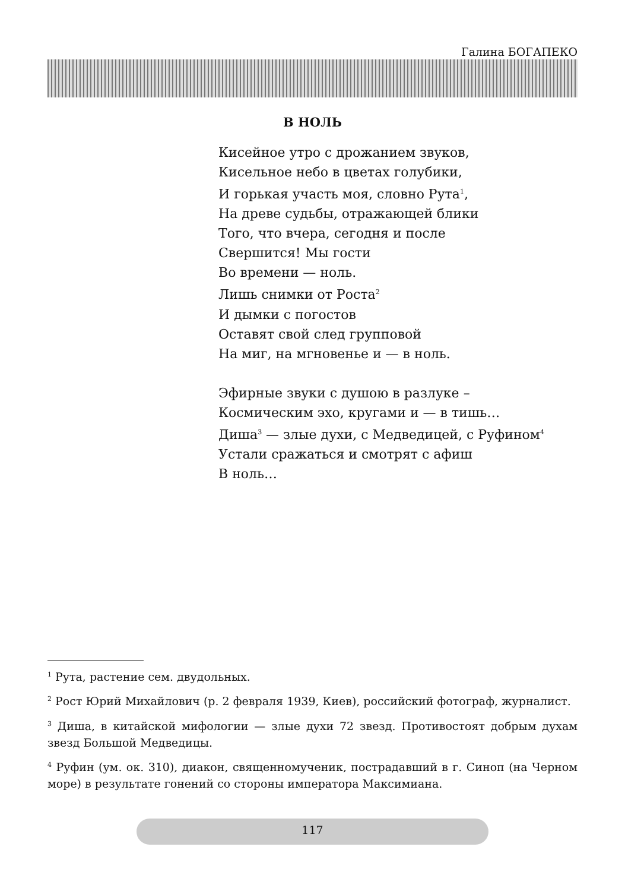Галина БОГАПЕКО
В НОЛЬ
Кисейное утро с дрожанием звуков,
Кисельное небо в цветах голубики,
И горькая участь моя, словно Рута<sup>1</sup>,
На древе судьбы, отражающей блики
Того, что вчера, сегодня и после
Свершится! Мы гости
Во времени — ноль.
Лишь снимки от Роста<sup>2</sup>
И дымки с погостов
Оставят свой след групповой
На миг, на мгновенье и — в ноль.
Эфирные звуки с душою в разлуке –
Космическим эхо, кругами и — в тишь…
Диша<sup>3</sup> — злые духи, с Медведицей, с Руфином<sup>4</sup>
Устали сражаться и смотрят с афиш
В ноль…
<sup>1</sup> Рута, растение сем. двудольных.
<sup>2</sup> Рост Юрий Михайлович (р. 2 февраля 1939, Киев), российский фотограф, журналист.
<sup>3</sup> Диша, в китайской мифологии — злые духи 72 звезд. Противостоят добрым духам звезд Большой Медведицы.
<sup>4</sup> Руфин (ум. ок. 310), диакон, священномученик, пострадавший в г. Синоп (на Черном море) в результате гонений со стороны императора Максимиана.
117